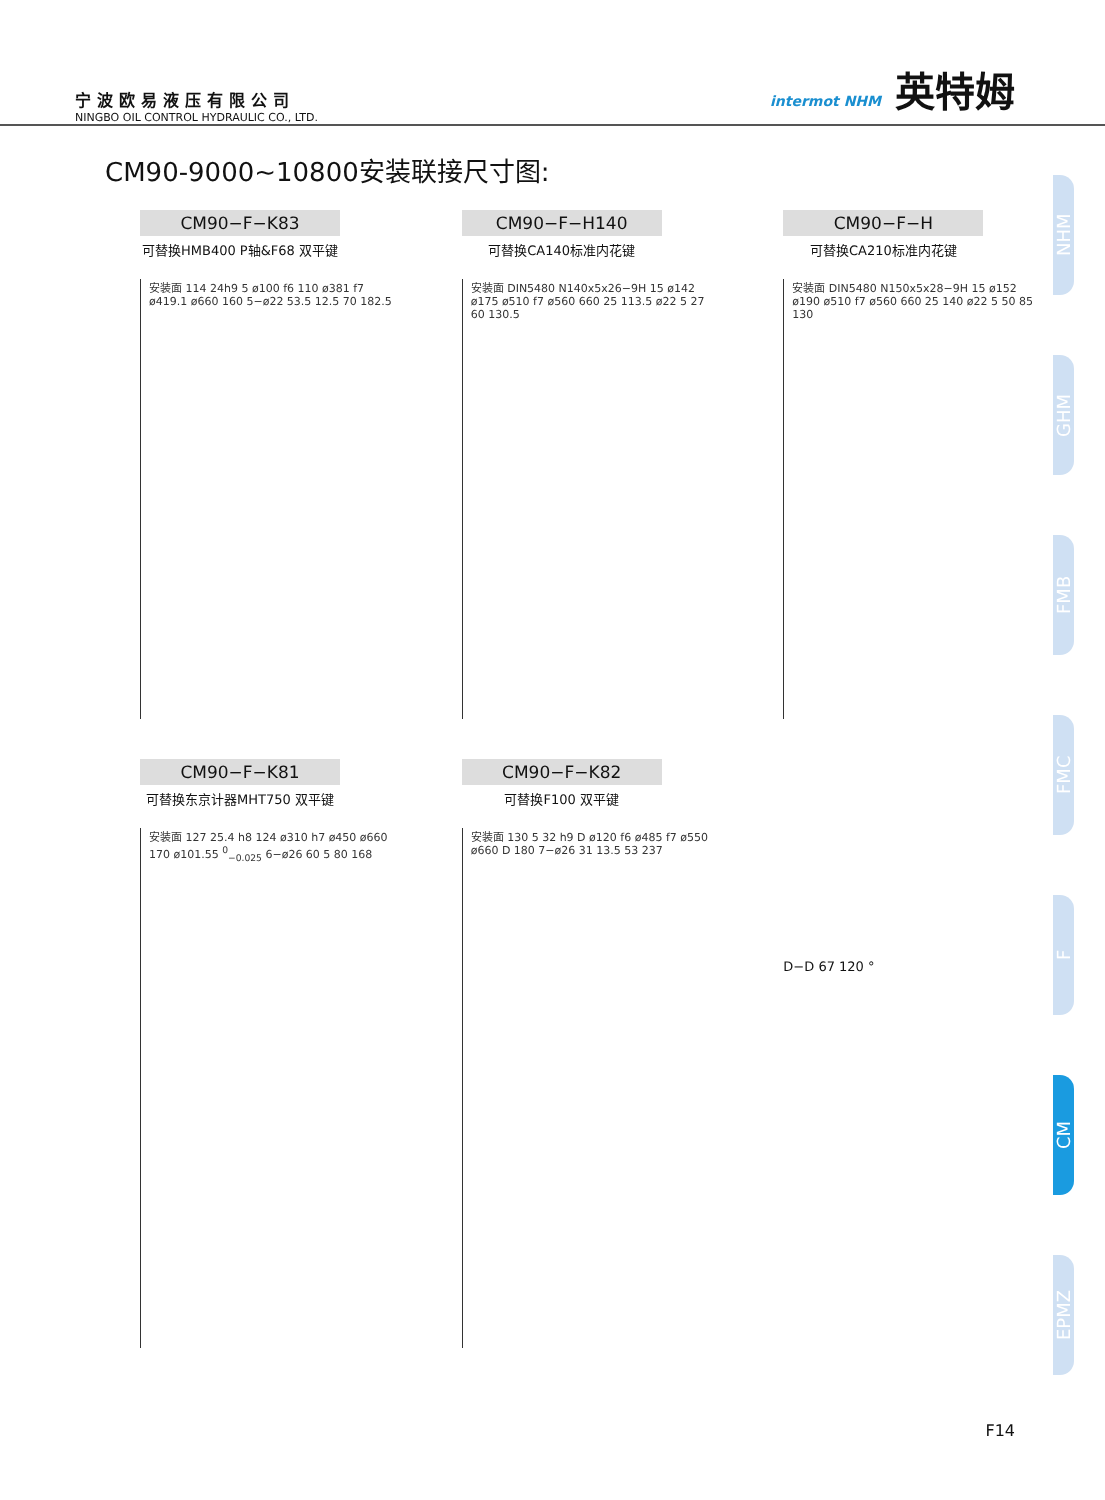宁波欧易液压有限公司
NINGBO OIL CONTROL HYDRAULIC CO., LTD.
intermot NHM 英特姆
CM90-9000~10800安装联接尺寸图:
CM90−F−K83
可替换HMB400 P轴&F68 双平键
安装面 114 24h9 5 ø100 f6 110 ø381 f7 ø419.1 ø660 160 5−ø22 53.5 12.5 70 182.5
CM90−F−H140
可替换CA140标准内花键
安装面 DIN5480 N140x5x26−9H 15 ø142 ø175 ø510 f7 ø560 660 25 113.5 ø22 5 27 60 130.5
CM90−F−H
可替换CA210标准内花键
安装面 DIN5480 N150x5x28−9H 15 ø152 ø190 ø510 f7 ø560 660 25 140 ø22 5 50 85 130
CM90−F−K81
可替换东京计器MHT750 双平键
安装面 127 25.4 h8 124 ø310 h7 ø450 ø660 170 ø101.55 <sup>0</sup><sub>−0.025</sub> 6−ø26 60 5 80 168
CM90−F−K82
可替换F100 双平键
安装面 130 5 32 h9 D ø120 f6 ø485 f7 ø550 ø660 D 180 7−ø26 31 13.5 53 237
D−D 67 120 °
NHM
GHM
FMB
FMC
F
CM
EPMZ
F14